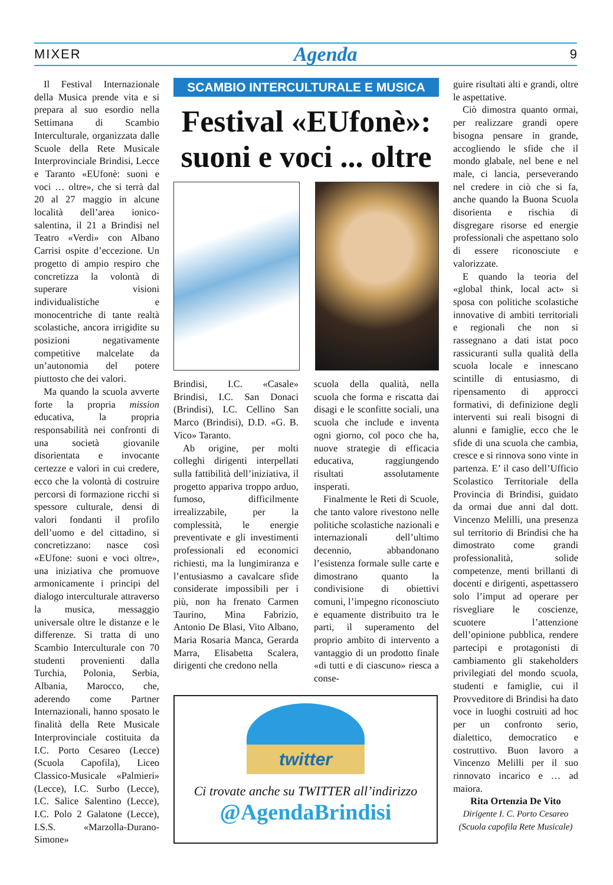MIXER Agenda 9
Il Festival Internazionale della Musica prende vita e si prepara al suo esordio nella Settimana di Scambio Interculturale, organizzata dalle Scuole della Rete Musicale Interprovinciale Brindisi, Lecce e Taranto «EUfonè: suoni e voci … oltre», che si terrà dal 20 al 27 maggio in alcune località dell’area ionico-salentina, il 21 a Brindisi nel Teatro «Verdi» con Albano Carrisi ospite d’eccezione. Un progetto di ampio respiro che concretizza la volontà di superare visioni individualistiche e monocentriche di tante realtà scolastiche, ancora irrigidite su posizioni negativamente competitive malcelate da un’autonomia del potere piuttosto che dei valori.
Ma quando la scuola avverte forte la propria mission educativa, la propria responsabilità nei confronti di una società giovanile disorientata e invocante certezze e valori in cui credere, ecco che la volontà di costruire percorsi di formazione ricchi si spessore culturale, densi di valori fondanti il profilo dell’uomo e del cittadino, si concretizzano: nasce così «EUfone: suoni e voci oltre», una iniziativa che promuove armonicamente i principi del dialogo interculturale attraverso la musica, messaggio universale oltre le distanze e le differenze. Si tratta di uno Scambio Interculturale con 70 studenti provenienti dalla Turchia, Polonia, Serbia, Albania, Marocco, che, aderendo come Partner Internazionali, hanno sposato le finalità della Rete Musicale Interprovinciale costituita da I.C. Porto Cesareo (Lecce) (Scuola Capofila), Liceo Classico-Musicale «Palmieri» (Lecce), I.C. Surbo (Lecce), I.C. Salice Salentino (Lecce), I.C. Polo 2 Galatone (Lecce), I.S.S. «Marzolla-Durano-Simone»
SCAMBIO INTERCULTURALE E MUSICA
Festival «EUfonè»: suoni e voci ... oltre
Brindisi, I.C. «Casale» Brindisi, I.C. San Donaci (Brindisi), I.C. Cellino San Marco (Brindisi), D.D. «G. B. Vico» Taranto.
Ab origine, per molti colleghi dirigenti interpellati sulla fattibilità dell’iniziativa, il progetto appariva troppo arduo, fumoso, difficilmente irrealizzabile, per la complessità, le energie preventivate e gli investimenti professionali ed economici richiesti, ma la lungimiranza e l’entusiasmo a cavalcare sfide considerate impossibili per i più, non ha frenato Carmen Taurino, Mina Fabrizio, Antonio De Blasi, Vito Albano, Maria Rosaria Manca, Gerarda Marra, Elisabetta Scalera, dirigenti che credono nella
scuola della qualità, nella scuola che forma e riscatta dai disagi e le sconfitte sociali, una scuola che include e inventa ogni giorno, col poco che ha, nuove strategie di efficacia educativa, raggiungendo risultati assolutamente insperati.
Finalmente le Reti di Scuole, che tanto valore rivestono nelle politiche scolastiche nazionali e internazionali dell’ultimo decennio, abbandonano l’esistenza formale sulle carte e dimostrano quanto la condivisione di obiettivi comuni, l’impegno riconosciuto e equamente distribuito tra le parti, il superamento del proprio ambito di intervento a vantaggio di un prodotto finale «di tutti e di ciascuno» riesca a conse-
twitter
Ci trovate anche su TWITTER all’indirizzo
@AgendaBrindisi
guire risultati alti e grandi, oltre le aspettative.
Ciò dimostra quanto ormai, per realizzare grandi opere bisogna pensare in grande, accogliendo le sfide che il mondo glabale, nel bene e nel male, ci lancia, perseverando nel credere in ciò che si fa, anche quando la Buona Scuola disorienta e rischia di disgregare risorse ed energie professionali che aspettano solo di essere riconosciute e valorizzate.
E quando la teoria del «global think, local act» si sposa con politiche scolastiche innovative di ambiti territoriali e regionali che non si rassegnano a dati istat poco rassicuranti sulla qualità della scuola locale e innescano scintille di entusiasmo, di ripensamento di approcci formativi, di definizione degli interventi sui reali bisogni di alunni e famiglie, ecco che le sfide di una scuola che cambia, cresce e si rinnova sono vinte in partenza. E’ il caso dell’Ufficio Scolastico Territoriale della Provincia di Brindisi, guidato da ormai due anni dal dott. Vincenzo Melilli, una presenza sul territorio di Brindisi che ha dimostrato come grandi professionalità, solide competenze, menti brillanti di docenti e dirigenti, aspettassero solo l’imput ad operare per risvegliare le coscienze, scuotere l’attenzione dell’opinione pubblica, rendere partecipi e protagonisti di cambiamento gli stakeholders privilegiati del mondo scuola, studenti e famiglie, cui il Provveditore di Brindisi ha dato voce in luoghi costruiti ad hoc per un confronto serio, dialettico, democratico e costruttivo. Buon lavoro a Vincenzo Melilli per il suo rinnovato incarico e … ad maiora.
Rita Ortenzia De Vito
Dirigente I. C. Porto Cesareo
(Scuola capofila Rete Musicale)